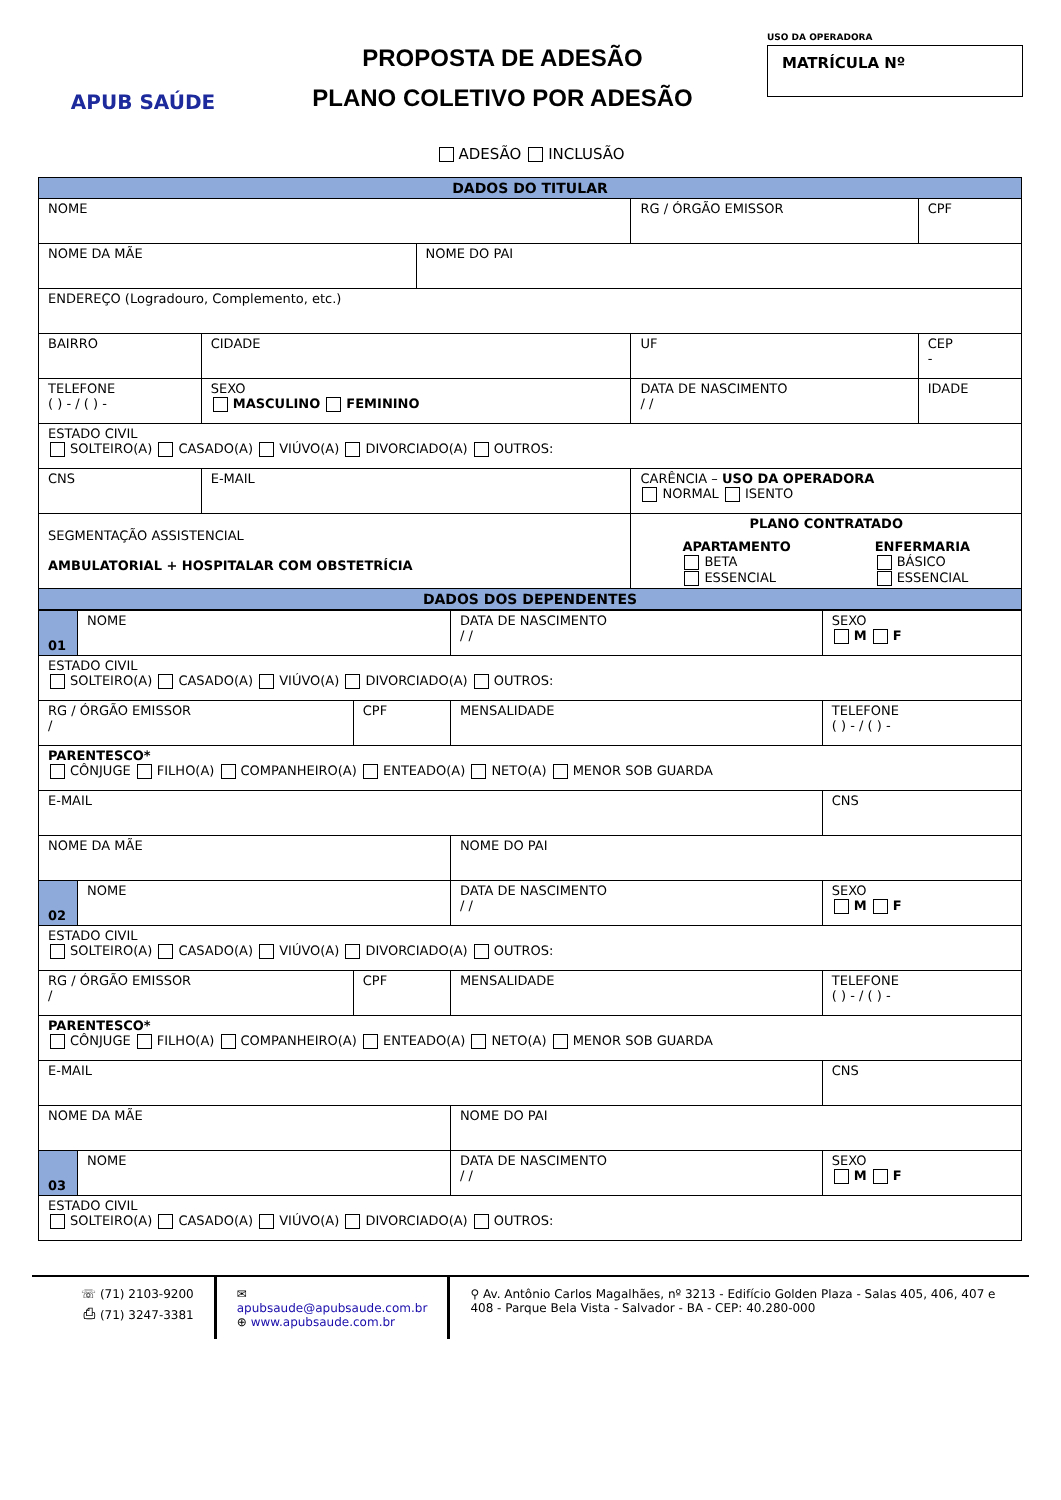APUB SAÚDE
PROPOSTA DE ADESÃO
PLANO COLETIVO POR ADESÃO
USO DA OPERADORA
MATRÍCULA Nº
ADESÃO INCLUSÃO
| DADOS DO TITULAR | | | | | | |
| NOME | | | | RG / ÓRGÃO EMISSOR | | CPF |
| NOME DA MÃE | | NOME DO PAI | | | | |
| ENDEREÇO (Logradouro, Complemento, etc.) | | | | | | |
| BAIRRO | CIDADE | | | UF | CEP - | |
| TELEFONE ( ) - / ( ) - | SEXO MASCULINO FEMININO | | DATA DE NASCIMENTO / / | | | IDADE |
| ESTADO CIVIL SOLTEIRO(A) CASADO(A) VIÚVO(A) DIVORCIADO(A) OUTROS: | | | | | | |
| CNS | E-MAIL | | CARÊNCIA – USO DA OPERADORA NORMAL ISENTO | | | |
| SEGMENTAÇÃO ASSISTENCIAL AMBULATORIAL + HOSPITALAR COM OBSTETRÍCIA | | | PLANO CONTRATADO APARTAMENTO BETA ESSENCIAL ENFERMARIA BÁSICO ESSENCIAL | | | |
| DADOS DOS DEPENDENTES | | | | | | |
| 01 | NOME | | DATA DE NASCIMENTO / / | | SEXO M F |
| ESTADO CIVIL SOLTEIRO(A) CASADO(A) VIÚVO(A) DIVORCIADO(A) OUTROS: | | | | | |
| RG / ÓRGÃO EMISSOR / | | CPF | MENSALIDADE | TELEFONE ( ) - / ( ) - | |
| PARENTESCO* CÔNJUGE FILHO(A) COMPANHEIRO(A) ENTEADO(A) NETO(A) MENOR SOB GUARDA | | | | | |
| E-MAIL | | | | CNS | |
| NOME DA MÃE | | | NOME DO PAI | | |
| 02 | NOME | | DATA DE NASCIMENTO / / | | SEXO M F |
| ESTADO CIVIL SOLTEIRO(A) CASADO(A) VIÚVO(A) DIVORCIADO(A) OUTROS: | | | | | |
| RG / ÓRGÃO EMISSOR / | | CPF | MENSALIDADE | TELEFONE ( ) - / ( ) - | |
| PARENTESCO* CÔNJUGE FILHO(A) COMPANHEIRO(A) ENTEADO(A) NETO(A) MENOR SOB GUARDA | | | | | |
| E-MAIL | | | | CNS | |
| NOME DA MÃE | | | NOME DO PAI | | |
| 03 | NOME | | DATA DE NASCIMENTO / / | | SEXO M F |
| ESTADO CIVIL SOLTEIRO(A) CASADO(A) VIÚVO(A) DIVORCIADO(A) OUTROS: | | | | | |
☏ (71) 2103-9200
⎙ (71) 3247-3381
✉ apubsaude@apubsaude.com.br
⊕ www.apubsaude.com.br
⚲ Av. Antônio Carlos Magalhães, nº 3213 - Edifício Golden Plaza - Salas 405, 406, 407 e 408 - Parque Bela Vista - Salvador - BA - CEP: 40.280-000